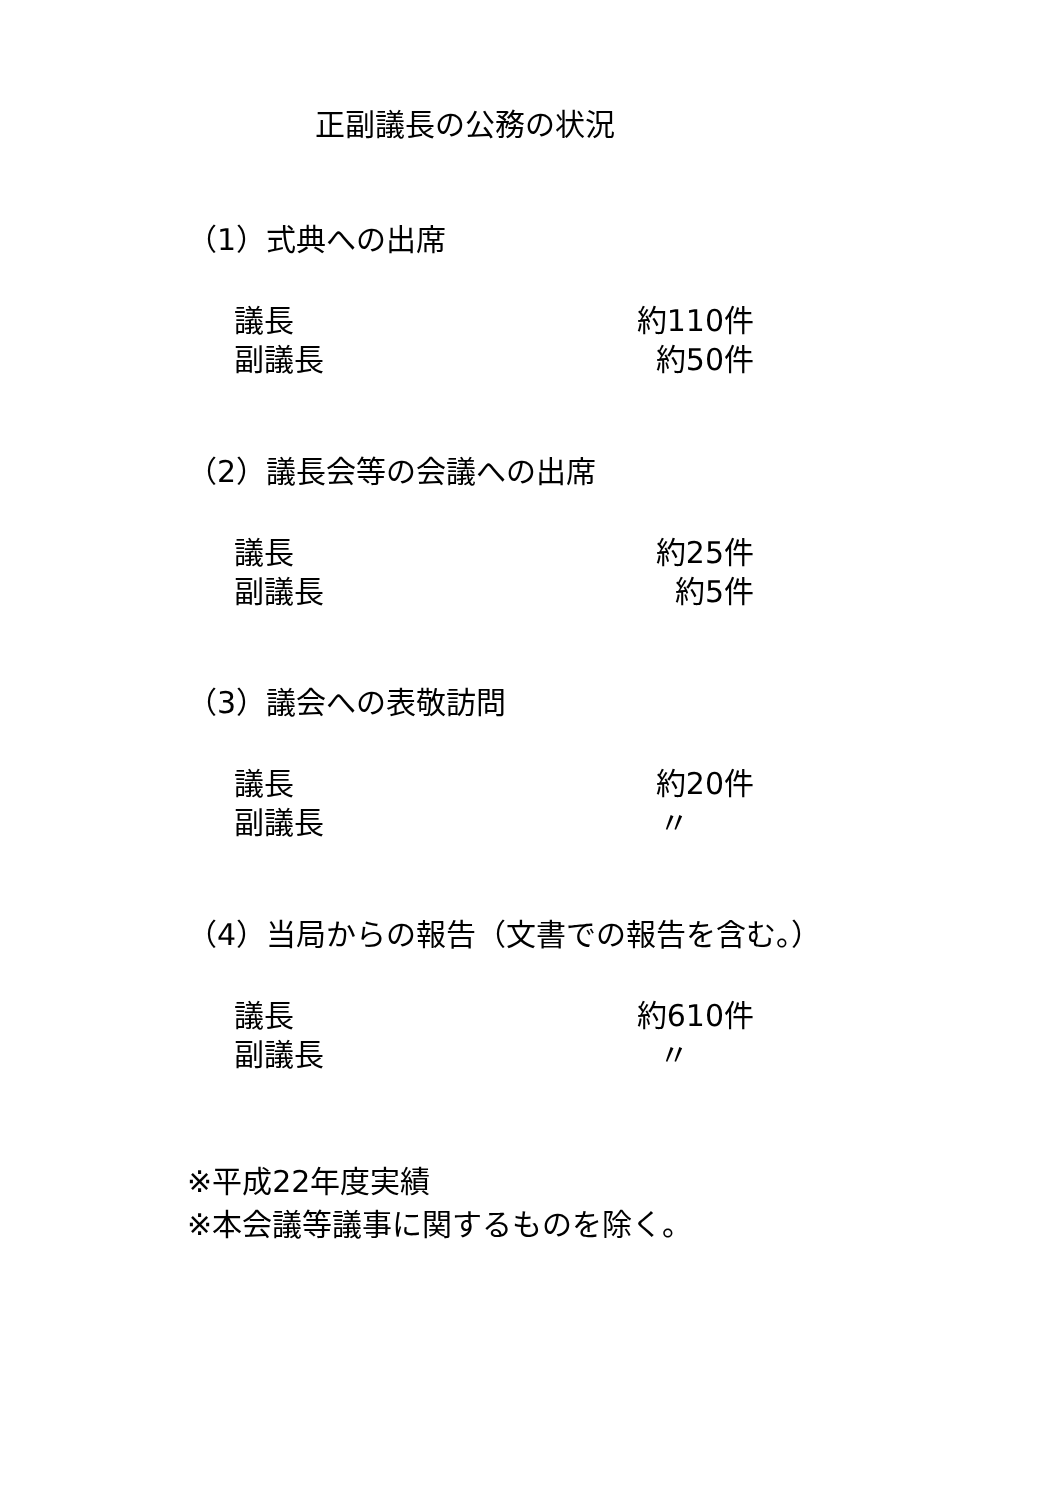正副議長の公務の状況
（1）式典への出席
議長 約110件
副議長 約50件
（2）議長会等の会議への出席
議長 約25件
副議長 約5件
（3）議会への表敬訪問
議長 約20件
副議長 〃
（4）当局からの報告（文書での報告を含む。）
議長 約610件
副議長 〃
※平成22年度実績
※本会議等議事に関するものを除く。